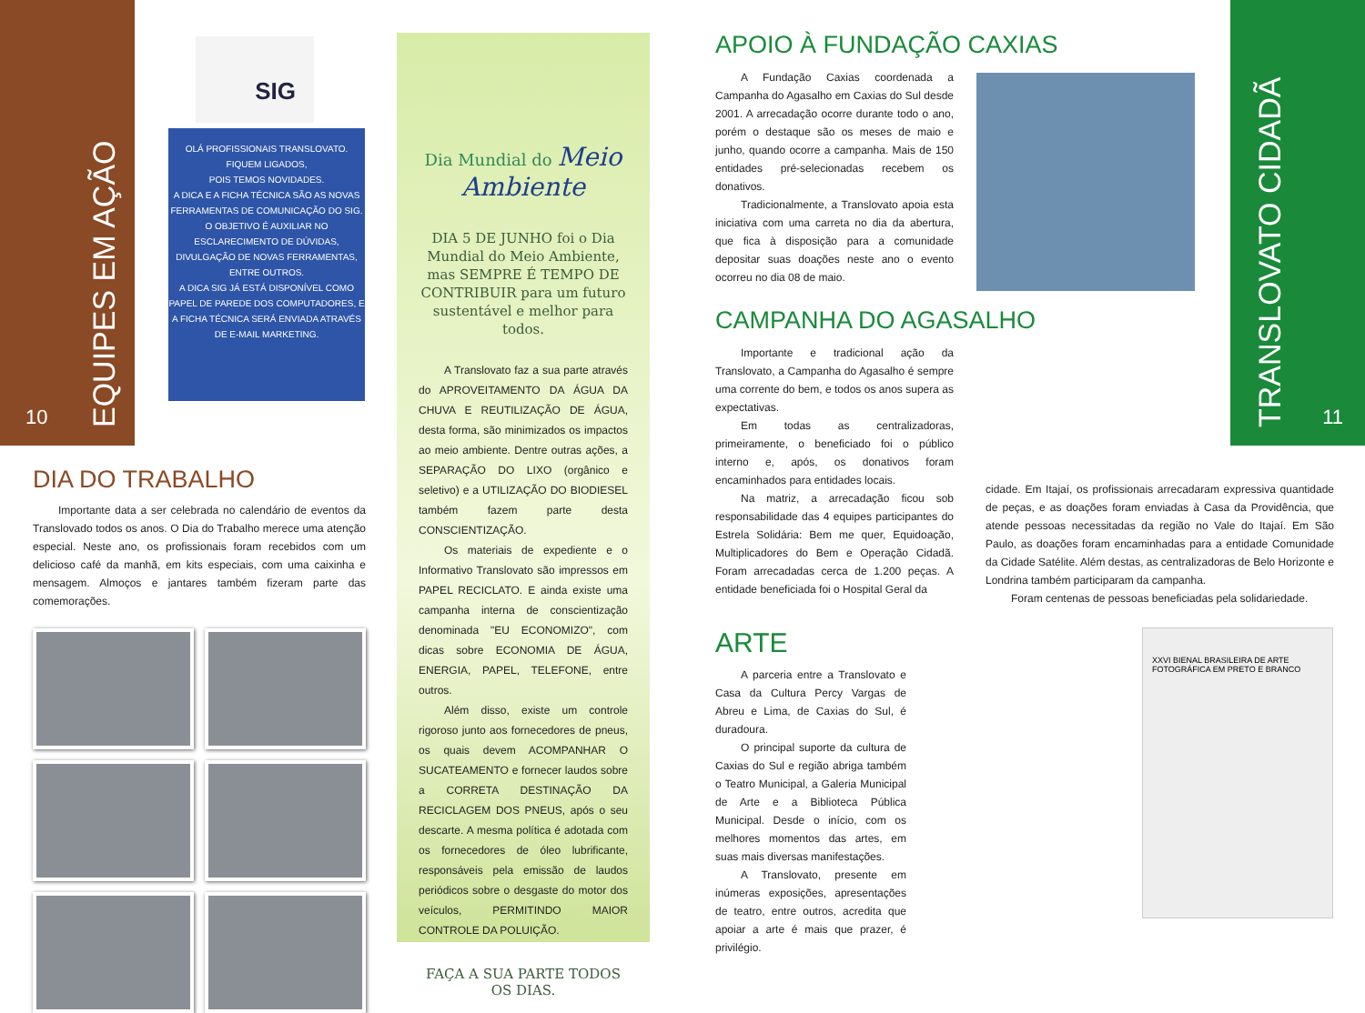EQUIPES EM AÇÃO
10
SIG
OLÁ PROFISSIONAIS TRANSLOVATO.
FIQUEM LIGADOS,
POIS TEMOS NOVIDADES.
A DICA E A FICHA TÉCNICA SÃO AS NOVAS FERRAMENTAS DE COMUNICAÇÃO DO SIG.
O OBJETIVO É AUXILIAR NO ESCLARECIMENTO DE DÚVIDAS, DIVULGAÇÃO DE NOVAS FERRAMENTAS, ENTRE OUTROS.
A DICA SIG JÁ ESTÁ DISPONÍVEL COMO PAPEL DE PAREDE DOS COMPUTADORES, E A FICHA TÉCNICA SERÁ ENVIADA ATRAVÉS DE E-MAIL MARKETING.
DIA DO TRABALHO
Importante data a ser celebrada no calendário de eventos da Translovado todos os anos. O Dia do Trabalho merece uma atenção especial. Neste ano, os profissionais foram recebidos com um delicioso café da manhã, em kits especiais, com uma caixinha e mensagem. Almoços e jantares também fizeram parte das comemorações.
Dia Mundial do Meio Ambiente
DIA 5 DE JUNHO foi o Dia Mundial do Meio Ambiente, mas SEMPRE É TEMPO DE CONTRIBUIR para um futuro sustentável e melhor para todos.
A Translovato faz a sua parte através do APROVEITAMENTO DA ÁGUA DA CHUVA E REUTILIZAÇÃO DE ÁGUA, desta forma, são minimizados os impactos ao meio ambiente. Dentre outras ações, a SEPARAÇÃO DO LIXO (orgânico e seletivo) e a UTILIZAÇÃO DO BIODIESEL também fazem parte desta CONSCIENTIZAÇÃO.
Os materiais de expediente e o Informativo Translovato são impressos em PAPEL RECICLATO. E ainda existe uma campanha interna de conscientização denominada "EU ECONOMIZO", com dicas sobre ECONOMIA DE ÁGUA, ENERGIA, PAPEL, TELEFONE, entre outros.
Além disso, existe um controle rigoroso junto aos fornecedores de pneus, os quais devem ACOMPANHAR O SUCATEAMENTO e fornecer laudos sobre a CORRETA DESTINAÇÃO DA RECICLAGEM DOS PNEUS, após o seu descarte. A mesma política é adotada com os fornecedores de óleo lubrificante, responsáveis pela emissão de laudos periódicos sobre o desgaste do motor dos veículos, PERMITINDO MAIOR CONTROLE DA POLUIÇÃO.
FAÇA A SUA PARTE TODOS OS DIAS.
APOIO À FUNDAÇÃO CAXIAS
A Fundação Caxias coordenada a Campanha do Agasalho em Caxias do Sul desde 2001. A arrecadação ocorre durante todo o ano, porém o destaque são os meses de maio e junho, quando ocorre a campanha. Mais de 150 entidades pré-selecionadas recebem os donativos.
Tradicionalmente, a Translovato apoia esta iniciativa com uma carreta no dia da abertura, que fica à disposição para a comunidade depositar suas doações neste ano o evento ocorreu no dia 08 de maio.
CAMPANHA DO AGASALHO
Importante e tradicional ação da Translovato, a Campanha do Agasalho é sempre uma corrente do bem, e todos os anos supera as expectativas.
Em todas as centralizadoras, primeiramente, o beneficiado foi o público interno e, após, os donativos foram encaminhados para entidades locais.
Na matriz, a arrecadação ficou sob responsabilidade das 4 equipes participantes do Estrela Solidária: Bem me quer, Equidoação, Multiplicadores do Bem e Operação Cidadã. Foram arrecadadas cerca de 1.200 peças. A entidade beneficiada foi o Hospital Geral da
cidade. Em Itajaí, os profissionais arrecadaram expressiva quantidade de peças, e as doações foram enviadas à Casa da Providência, que atende pessoas necessitadas da região no Vale do Itajaí. Em São Paulo, as doações foram encaminhadas para a entidade Comunidade da Cidade Satélite. Além destas, as centralizadoras de Belo Horizonte e Londrina também participaram da campanha.
Foram centenas de pessoas beneficiadas pela solidariedade.
ARTE
A parceria entre a Translovato e Casa da Cultura Percy Vargas de Abreu e Lima, de Caxias do Sul, é duradoura.
O principal suporte da cultura de Caxias do Sul e região abriga também o Teatro Municipal, a Galeria Municipal de Arte e a Biblioteca Pública Municipal. Desde o início, com os melhores momentos das artes, em suas mais diversas manifestações.
A Translovato, presente em inúmeras exposições, apresentações de teatro, entre outros, acredita que apoiar a arte é mais que prazer, é privilégio.
XXVI BIENAL BRASILEIRA DE ARTE FOTOGRÁFICA EM PRETO E BRANCO
TRANSLOVATO CIDADÃ
11